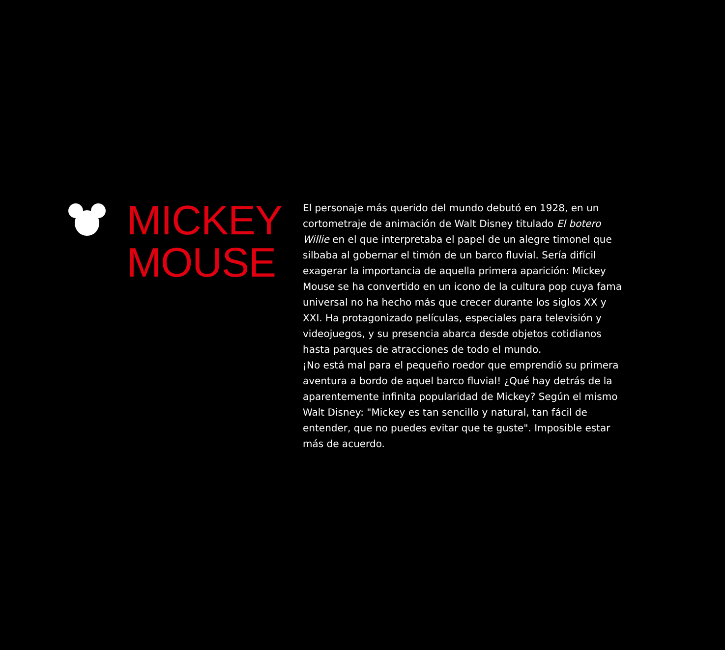MICKEY
MOUSE
El personaje más querido del mundo debutó en 1928, en un cortometraje de animación de Walt Disney titulado El botero Willie en el que interpretaba el papel de un alegre timonel que silbaba al gobernar el timón de un barco fluvial. Sería difícil exagerar la importancia de aquella primera aparición: Mickey Mouse se ha convertido en un icono de la cultura pop cuya fama universal no ha hecho más que crecer durante los siglos XX y XXI. Ha protagonizado películas, especiales para televisión y videojuegos, y su presencia abarca desde objetos cotidianos hasta parques de atracciones de todo el mundo.
¡No está mal para el pequeño roedor que emprendió su primera aventura a bordo de aquel barco fluvial! ¿Qué hay detrás de la aparentemente infinita popularidad de Mickey? Según el mismo Walt Disney: "Mickey es tan sencillo y natural, tan fácil de entender, que no puedes evitar que te guste". Imposible estar más de acuerdo.